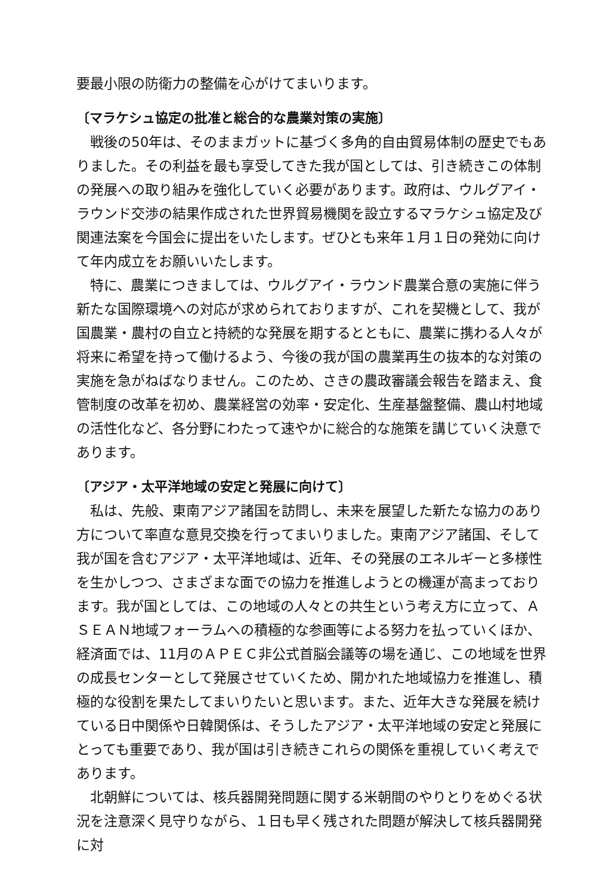要最小限の防衛力の整備を心がけてまいります。
〔マラケシュ協定の批准と総合的な農業対策の実施〕
戦後の50年は、そのままガットに基づく多角的自由貿易体制の歴史でもありました。その利益を最も享受してきた我が国としては、引き続きこの体制の発展への取り組みを強化していく必要があります。政府は、ウルグアイ・ラウンド交渉の結果作成された世界貿易機関を設立するマラケシュ協定及び関連法案を今国会に提出をいたします。ぜひとも来年１月１日の発効に向けて年内成立をお願いいたします。
特に、農業につきましては、ウルグアイ・ラウンド農業合意の実施に伴う新たな国際環境への対応が求められておりますが、これを契機として、我が国農業・農村の自立と持続的な発展を期するとともに、農業に携わる人々が将来に希望を持って働けるよう、今後の我が国の農業再生の抜本的な対策の実施を急がねばなりません。このため、さきの農政審議会報告を踏まえ、食管制度の改革を初め、農業経営の効率・安定化、生産基盤整備、農山村地域の活性化など、各分野にわたって速やかに総合的な施策を講じていく決意であります。
〔アジア・太平洋地域の安定と発展に向けて〕
私は、先般、東南アジア諸国を訪問し、未来を展望した新たな協力のあり方について率直な意見交換を行ってまいりました。東南アジア諸国、そして我が国を含むアジア・太平洋地域は、近年、その発展のエネルギーと多様性を生かしつつ、さまざまな面での協力を推進しようとの機運が高まっております。我が国としては、この地域の人々との共生という考え方に立って、ＡＳＥＡＮ地域フォーラムへの積極的な参画等による努力を払っていくほか、経済面では、11月のＡＰＥＣ非公式首脳会議等の場を通じ、この地域を世界の成長センターとして発展させていくため、開かれた地域協力を推進し、積極的な役割を果たしてまいりたいと思います。また、近年大きな発展を続けている日中関係や日韓関係は、そうしたアジア・太平洋地域の安定と発展にとっても重要であり、我が国は引き続きこれらの関係を重視していく考えであります。
北朝鮮については、核兵器開発問題に関する米朝間のやりとりをめぐる状況を注意深く見守りながら、１日も早く残された問題が解決して核兵器開発に対